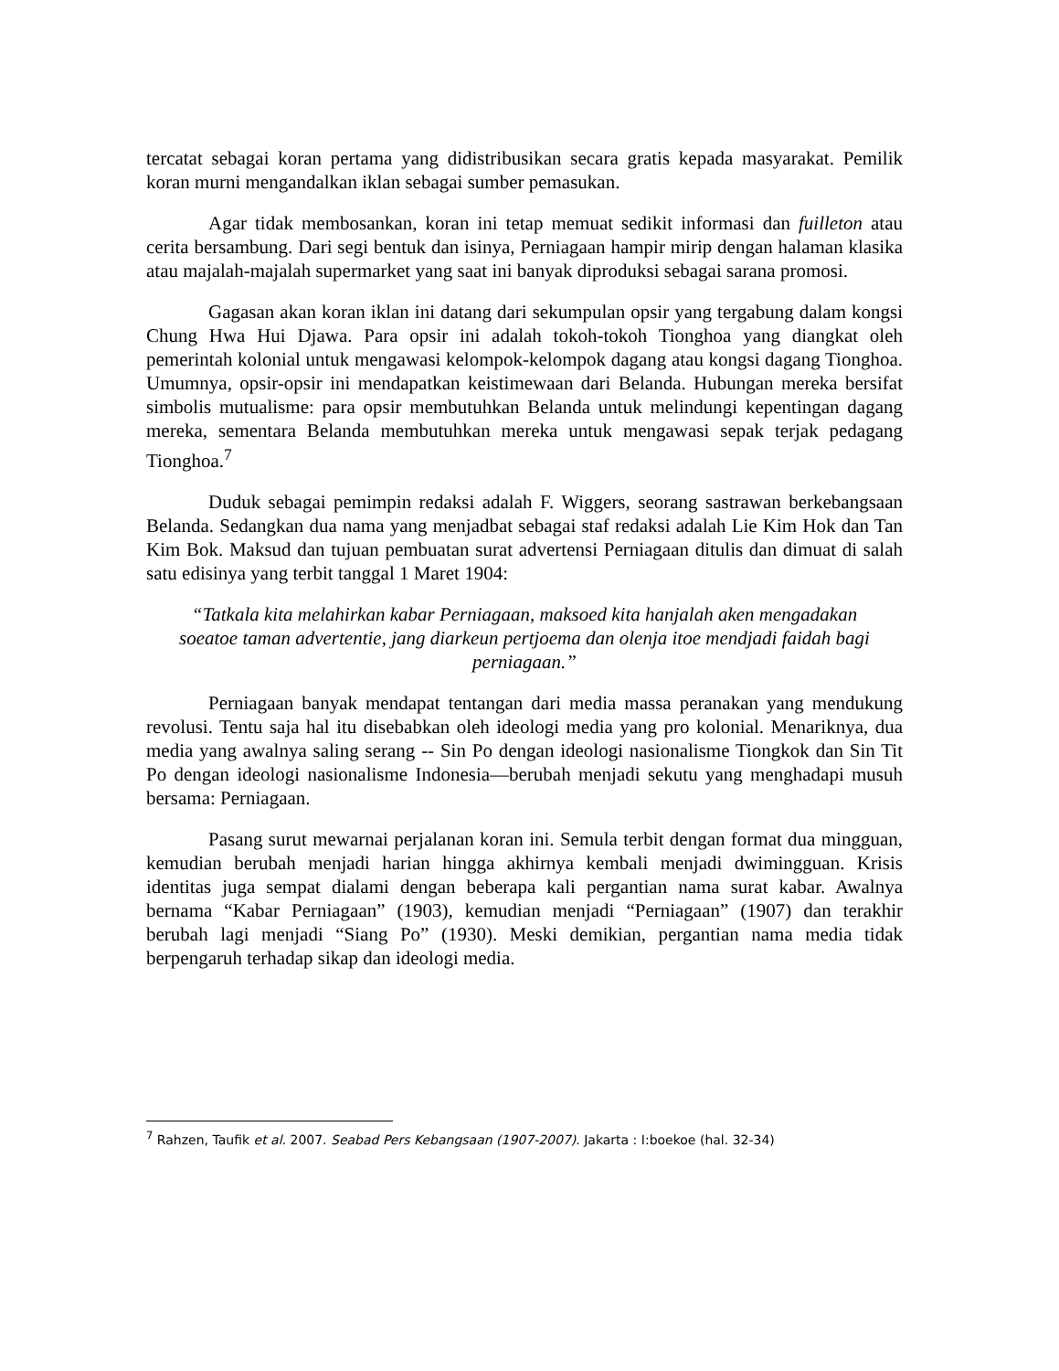tercatat sebagai koran pertama yang didistribusikan secara gratis kepada masyarakat. Pemilik koran murni mengandalkan iklan sebagai sumber pemasukan.
Agar tidak membosankan, koran ini tetap memuat sedikit informasi dan fuilleton atau cerita bersambung. Dari segi bentuk dan isinya, Perniagaan hampir mirip dengan halaman klasika atau majalah-majalah supermarket yang saat ini banyak diproduksi sebagai sarana promosi.
Gagasan akan koran iklan ini datang dari sekumpulan opsir yang tergabung dalam kongsi Chung Hwa Hui Djawa. Para opsir ini adalah tokoh-tokoh Tionghoa yang diangkat oleh pemerintah kolonial untuk mengawasi kelompok-kelompok dagang atau kongsi dagang Tionghoa. Umumnya, opsir-opsir ini mendapatkan keistimewaan dari Belanda. Hubungan mereka bersifat simbolis mutualisme: para opsir membutuhkan Belanda untuk melindungi kepentingan dagang mereka, sementara Belanda membutuhkan mereka untuk mengawasi sepak terjak pedagang Tionghoa.<sup>7</sup>
Duduk sebagai pemimpin redaksi adalah F. Wiggers, seorang sastrawan berkebangsaan Belanda. Sedangkan dua nama yang menjadbat sebagai staf redaksi adalah Lie Kim Hok dan Tan Kim Bok. Maksud dan tujuan pembuatan surat advertensi Perniagaan ditulis dan dimuat di salah satu edisinya yang terbit tanggal 1 Maret 1904:
“Tatkala kita melahirkan kabar Perniagaan, maksoed kita hanjalah aken mengadakan soeatoe taman advertentie, jang diarkeun pertjoema dan olenja itoe mendjadi faidah bagi perniagaan.”
Perniagaan banyak mendapat tentangan dari media massa peranakan yang mendukung revolusi. Tentu saja hal itu disebabkan oleh ideologi media yang pro kolonial. Menariknya, dua media yang awalnya saling serang -- Sin Po dengan ideologi nasionalisme Tiongkok dan Sin Tit Po dengan ideologi nasionalisme Indonesia—berubah menjadi sekutu yang menghadapi musuh bersama: Perniagaan.
Pasang surut mewarnai perjalanan koran ini. Semula terbit dengan format dua mingguan, kemudian berubah menjadi harian hingga akhirnya kembali menjadi dwimingguan. Krisis identitas juga sempat dialami dengan beberapa kali pergantian nama surat kabar. Awalnya bernama “Kabar Perniagaan” (1903), kemudian menjadi “Perniagaan” (1907) dan terakhir berubah lagi menjadi “Siang Po” (1930). Meski demikian, pergantian nama media tidak berpengaruh terhadap sikap dan ideologi media.
<sup>7</sup> Rahzen, Taufik et al. 2007. Seabad Pers Kebangsaan (1907-2007). Jakarta : I:boekoe (hal. 32-34)